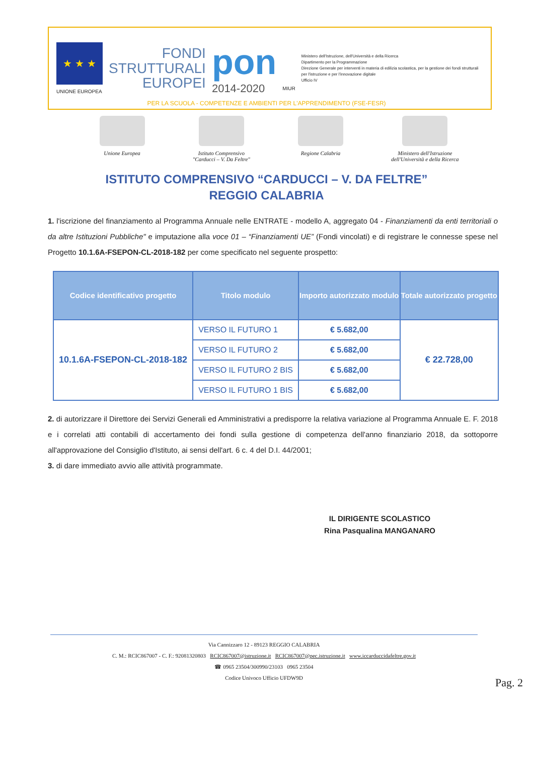★ ★ ★
UNIONE EUROPEA
FONDI
STRUTTURALI
EUROPEI
pon
2014-2020
MIUR
Ministero dell'Istruzione, dell'Università e della Ricerca
Dipartimento per la Programmazione
Direzione Generale per interventi in materia di edilizia scolastica, per la gestione dei fondi strutturali per l'istruzione e per l'innovazione digitale
Ufficio IV
PER LA SCUOLA - COMPETENZE E AMBIENTI PER L'APPRENDIMENTO (FSE-FESR)
Unione Europea Istituto Comprensivo
"Carducci – V. Da Feltre"
Regione Calabria Ministero dell'Istruzione
dell'Università e della Ricerca
ISTITUTO COMPRENSIVO “CARDUCCI – V. DA FELTRE”
REGGIO CALABRIA
1. l'iscrizione del finanziamento al Programma Annuale nelle ENTRATE - modello A, aggregato 04 - Finanziamenti da enti territoriali o da altre Istituzioni Pubbliche" e imputazione alla voce 01 – “Finanziamenti UE” (Fondi vincolati) e di registrare le connesse spese nel Progetto 10.1.6A-FSEPON-CL-2018-182 per come specificato nel seguente prospetto:
| Codice identificativo progetto | Titolo modulo | Importo autorizzato modulo | Totale autorizzato progetto |
| --- | --- | --- | --- |
| 10.1.6A-FSEPON-CL-2018-182 | VERSO IL FUTURO 1 | € 5.682,00 | € 22.728,00 |
| | VERSO IL FUTURO 2 | € 5.682,00 | |
| | VERSO IL FUTURO 2 BIS | € 5.682,00 | |
| | VERSO IL FUTURO 1 BIS | € 5.682,00 | |
2. di autorizzare il Direttore dei Servizi Generali ed Amministrativi a predisporre la relativa variazione al Programma Annuale E. F. 2018 e i correlati atti contabili di accertamento dei fondi sulla gestione di competenza dell'anno finanziario 2018, da sottoporre all'approvazione del Consiglio d'Istituto, ai sensi dell'art. 6 c. 4 del D.I. 44/2001;
3. di dare immediato avvio alle attività programmate.
IL DIRIGENTE SCOLASTICO
Rina Pasqualina MANGANARO
Via Cannizzaro 12 - 89123 REGGIO CALABRIA
C. M.: RCIC867007 - C. F.: 92081320803 RCIC867007@istruzione.it RCIC867007@pec.istruzione.it www.iccarduccidafeltre.gov.it
☎ 0965 23504/300990/23103 0965 23504
Codice Univoco Ufficio UFDW9D
Pag. 2